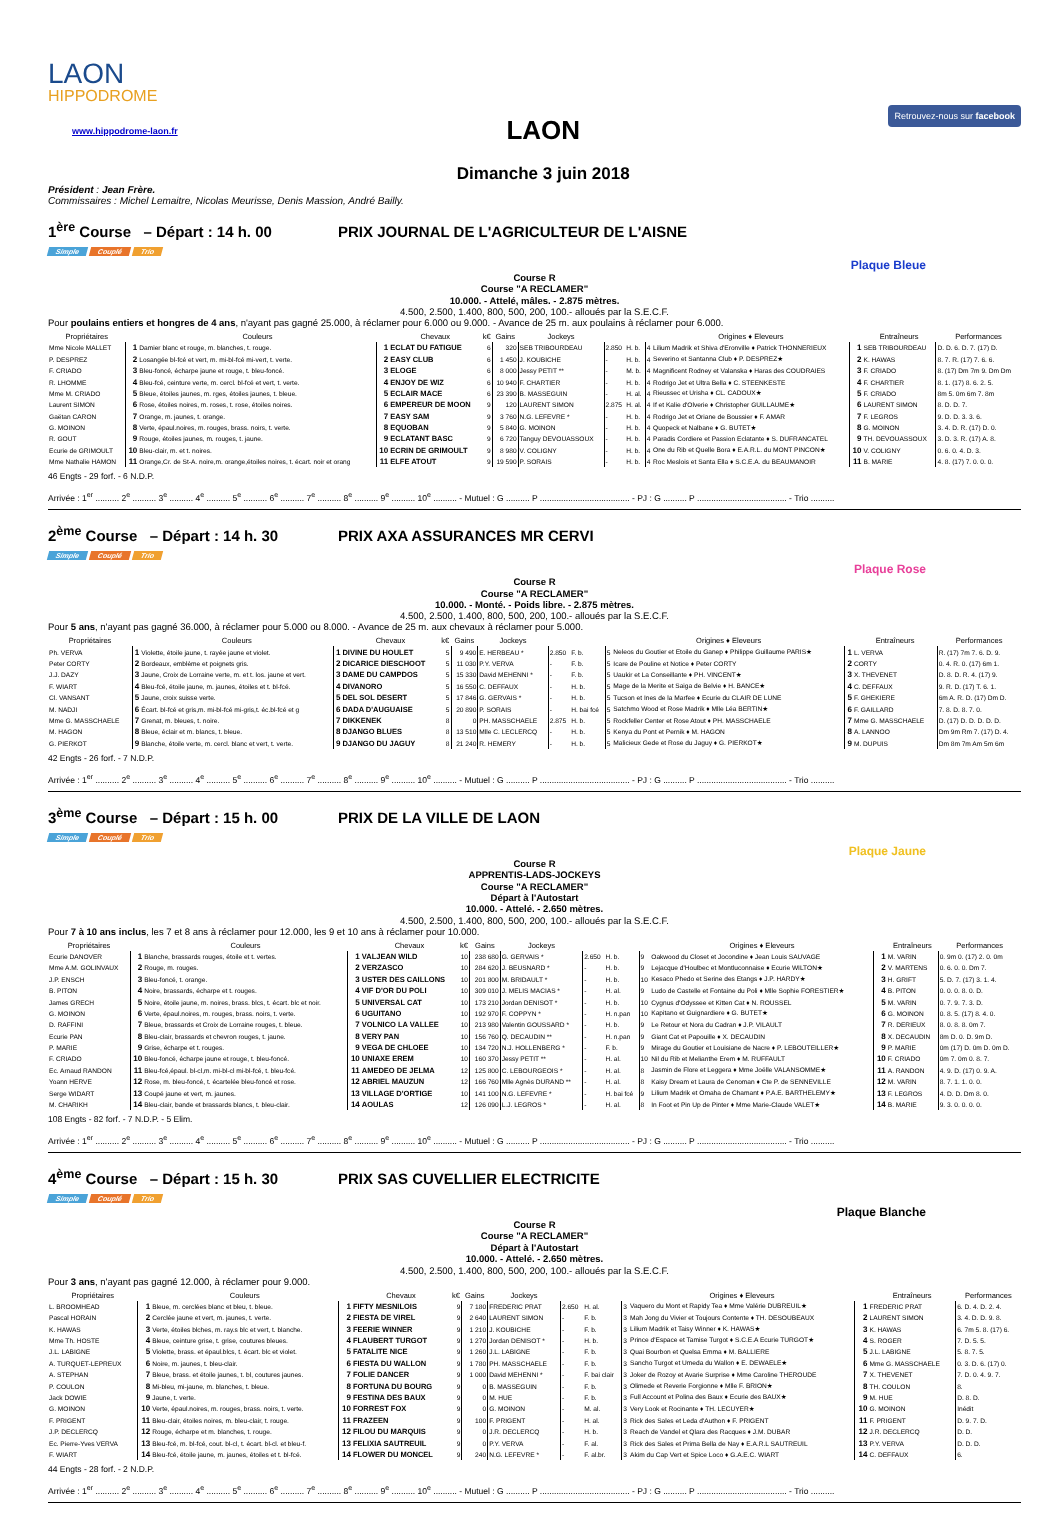LAON
HIPPODROME
www.hippodrome-laon.fr
LAON
Dimanche 3 juin 2018
Retrouvez-nous sur facebook
Président : Jean Frère.
Commissaires : Michel Lemaitre, Nicolas Meurisse, Denis Massion, André Bailly.
1<sup>ère</sup> Course – Départ : 14 h. 00
PRIX JOURNAL DE L'AGRICULTEUR DE L'AISNE
Simple Couplé Trio
Plaque Bleue
Course R
Course "A RECLAMER"
10.000. - Attelé, mâles. - 2.875 mètres.
4.500, 2.500, 1.400, 800, 500, 200, 100.- alloués par la S.E.C.F.
Pour poulains entiers et hongres de 4 ans, n'ayant pas gagné 25.000, à réclamer pour 6.000 ou 9.000. - Avance de 25 m. aux poulains à réclamer pour 6.000.
| Propriétaires | | Couleurs | | Chevaux | k€ | Gains | Jockeys | | | | Origines ♦ Eleveurs | | Entraîneurs | Performances |
| --- | --- | --- | --- | --- | --- | --- | --- | --- | --- | --- | --- | --- | --- | --- |
| Mme Nicole MALLET | 1 | Damier blanc et rouge, m. blanches, t. rouge. | 1 | ECLAT DU FATIGUE | 6 | 320 | SEB TRIBOURDEAU | 2.850 | H. b. | 4 | Lilium Madrik et Shiva d'Eronville ♦ Patrick THONNERIEUX | 1 | SEB TRIBOURDEAU | D. D. 6. D. 7. (17) D. |
| P. DESPREZ | 2 | Losangée bl-fcé et vert, m. mi-bl-fcé mi-vert, t. verte. | 2 | EASY CLUB | 6 | 1 450 | J. KOUBICHE | - | H. b. | 4 | Severino et Santanna Club ♦ P. DESPREZ★ | 2 | K. HAWAS | 8. 7. R. (17) 7. 6. 6. |
| F. CRIADO | 3 | Bleu-foncé, écharpe jaune et rouge, t. bleu-foncé. | 3 | ELOGE | 6 | 8 000 | Jessy PETIT ** | - | M. b. | 4 | Magnificent Rodney et Valanska ♦ Haras des COUDRAIES | 3 | F. CRIADO | 8. (17) Dm 7m 9. Dm Dm |
| R. LHOMME | 4 | Bleu-fcé, ceinture verte, m. cercl. bl-fcé et vert, t. verte. | 4 | ENJOY DE WIZ | 6 | 10 940 | F. CHARTIER | - | H. b. | 4 | Rodrigo Jet et Ultra Bella ♦ C. STEENKESTE | 4 | F. CHARTIER | 8. 1. (17) 8. 6. 2. 5. |
| Mme M. CRIADO | 5 | Bleue, étoiles jaunes, m. rges, étoiles jaunes, t. bleue. | 5 | ECLAIR MACE | 6 | 23 390 | B. MASSEGUIN | - | H. al. | 4 | Rieussec et Urisha ♦ CL. CADOUX★ | 5 | F. CRIADO | 8m 5. 0m 6m 7. 8m |
| Laurent SIMON | 6 | Rose, étoiles noires, m. roses, t. rose, étoiles noires. | 6 | EMPEREUR DE MOON | 9 | 120 | LAURENT SIMON | 2.875 | H. al. | 4 | If et Kalie d'Olverie ♦ Christopher GUILLAUME★ | 6 | LAURENT SIMON | 8. D. D. 7. |
| Gaëtan CARON | 7 | Orange, m. jaunes, t. orange. | 7 | EASY SAM | 9 | 3 760 | N.G. LEFEVRE * | - | H. b. | 4 | Rodrigo Jet et Oriane de Boussier ♦ F. AMAR | 7 | F. LEGROS | 9. D. D. 3. 3. 6. |
| G. MOINON | 8 | Verte, épaul.noires, m. rouges, brass. noirs, t. verte. | 8 | EQUOBAN | 9 | 5 840 | G. MOINON | - | H. b. | 4 | Quopeck et Nalbane ♦ G. BUTET★ | 8 | G. MOINON | 3. 4. D. R. (17) D. 0. |
| R. GOUT | 9 | Rouge, étoiles jaunes, m. rouges, t. jaune. | 9 | ECLATANT BASC | 9 | 6 720 | Tanguy DEVOUASSOUX | - | H. b. | 4 | Paradis Cordiere et Passion Eclatante ♦ S. DUFRANCATEL | 9 | TH. DEVOUASSOUX | 3. D. 3. R. (17) A. 8. |
| Ecurie de GRIMOULT | 10 | Bleu-clair, m. et t. noires. | 10 | ECRIN DE GRIMOULT | 9 | 8 980 | V. COLIGNY | - | H. b. | 4 | One du Rib et Quelle Bora ♦ E.A.R.L. du MONT PINCON★ | 10 | V. COLIGNY | 0. 6. 0. 4. D. 3. |
| Mme Nathalie HAMON | 11 | Orange,Cr. de St-A. noire,m. orange,étoiles noires, t. écart. noir et orang | 11 | ELFE ATOUT | 9 | 19 590 | P. SORAIS | - | H. b. | 4 | Roc Meslois et Santa Ella ♦ S.C.E.A. du BEAUMANOIR | 11 | B. MARIE | 4. 8. (17) 7. 0. 0. 0. |
46 Engts - 29 forf. - 6 N.D.P.
Arrivée : 1<sup>er</sup> .......... 2<sup>e</sup> .......... 3<sup>e</sup> .......... 4<sup>e</sup> .......... 5<sup>e</sup> .......... 6<sup>e</sup> .......... 7<sup>e</sup> .......... 8<sup>e</sup> .......... 9<sup>e</sup> .......... 10<sup>e</sup> .......... - Mutuel : G .......... P ...................................... - PJ : G .......... P ...................................... - Trio ..........
2<sup>ème</sup> Course – Départ : 14 h. 30
PRIX AXA ASSURANCES MR CERVI
Simple Couplé Trio
Plaque Rose
Course R
Course "A RECLAMER"
10.000. - Monté. - Poids libre. - 2.875 mètres.
4.500, 2.500, 1.400, 800, 500, 200, 100.- alloués par la S.E.C.F.
Pour 5 ans, n'ayant pas gagné 36.000, à réclamer pour 5.000 ou 8.000. - Avance de 25 m. aux chevaux à réclamer pour 5.000.
| Propriétaires | | Couleurs | | Chevaux | k€ | Gains | Jockeys | | | | Origines ♦ Eleveurs | | Entraîneurs | Performances |
| --- | --- | --- | --- | --- | --- | --- | --- | --- | --- | --- | --- | --- | --- | --- |
| Ph. VERVA | 1 | Violette, étoile jaune, t. rayée jaune et violet. | 1 | DIVINE DU HOULET | 5 | 9 490 | E. HERBEAU * | 2.850 | F. b. | 5 | Neleos du Goutier et Etoile du Ganep ♦ Philippe Guillaume PARIS★ | 1 | L. VERVA | R. (17) 7m 7. 6. D. 9. |
| Peter CORTY | 2 | Bordeaux, emblème et poignets gris. | 2 | DICARICE DIESCHOOT | 5 | 11 030 | P.Y. VERVA | - | F. b. | 5 | Icare de Pouline et Notice ♦ Peter CORTY | 2 | CORTY | 0. 4. R. 0. (17) 6m 1. |
| J.J. DAZY | 3 | Jaune, Croix de Lorraine verte, m. et t. los. jaune et vert. | 3 | DAME DU CAMPDOS | 5 | 15 330 | David MEHENNI * | - | F. b. | 5 | Uaukir et La Conseillante ♦ PH. VINCENT★ | 3 | X. THEVENET | D. 8. D. R. 4. (17) 9. |
| F. WIART | 4 | Bleu-fcé, étoile jaune, m. jaunes, étoiles et t. bl-fcé. | 4 | DIVANORO | 5 | 16 550 | C. DEFFAUX | - | H. b. | 5 | Mage de la Merite et Saiga de Belvie ♦ H. BANCE★ | 4 | C. DEFFAUX | 9. R. D. (17) T. 6. 1. |
| Cl. VANSANT | 5 | Jaune, croix suisse verte. | 5 | DEL SOL DESERT | 5 | 17 846 | G. GERVAIS * | - | H. b. | 5 | Tucson et Ines de la Marfee ♦ Ecurie du CLAIR DE LUNE | 5 | F. GHEKIERE | 6m A. R. D. (17) Dm D. |
| M. NADJI | 6 | Écart. bl-fcé et gris,m. mi-bl-fcé mi-gris,t. éc.bl-fcé et g | 6 | DADA D'AUGUAISE | 5 | 20 890 | P. SORAIS | - | H. bai fcé | 5 | Satchmo Wood et Rose Madrik ♦ Mlle Léa BERTIN★ | 6 | F. GAILLARD | 7. 8. D. 8. 7. 0. |
| Mme G. MASSCHAELE | 7 | Grenat, m. bleues, t. noire. | 7 | DIKKENEK | 8 | 0 | PH. MASSCHAELE | 2.875 | H. b. | 5 | Rockfeller Center et Rose Atout ♦ PH. MASSCHAELE | 7 | Mme G. MASSCHAELE | D. (17) D. D. D. D. D. |
| M. HAGON | 8 | Bleue, éclair et m. blancs, t. bleue. | 8 | DJANGO BLUES | 8 | 13 510 | Mlle C. LECLERCQ | - | H. b. | 5 | Kenya du Pont et Pernik ♦ M. HAGON | 8 | A. LANNOO | Dm 9m Rm 7. (17) D. 4. |
| G. PIERKOT | 9 | Blanche, étoile verte, m. cercl. blanc et vert, t. verte. | 9 | DJANGO DU JAGUY | 8 | 21 240 | R. HEMERY | - | H. b. | 5 | Malicieux Gede et Rose du Jaguy ♦ G. PIERKOT★ | 9 | M. DUPUIS | Dm 8m 7m Am 5m 6m |
42 Engts - 26 forf. - 7 N.D.P.
Arrivée : 1<sup>er</sup> .......... 2<sup>e</sup> .......... 3<sup>e</sup> .......... 4<sup>e</sup> .......... 5<sup>e</sup> .......... 6<sup>e</sup> .......... 7<sup>e</sup> .......... 8<sup>e</sup> .......... 9<sup>e</sup> .......... 10<sup>e</sup> .......... - Mutuel : G .......... P ...................................... - PJ : G .......... P ...................................... - Trio ..........
3<sup>ème</sup> Course – Départ : 15 h. 00
PRIX DE LA VILLE DE LAON
Simple Couplé Trio
Plaque Jaune
Course R
APPRENTIS-LADS-JOCKEYS
Course "A RECLAMER"
Départ à l'Autostart
10.000. - Attelé. - 2.650 mètres.
4.500, 2.500, 1.400, 800, 500, 200, 100.- alloués par la S.E.C.F.
Pour 7 à 10 ans inclus, les 7 et 8 ans à réclamer pour 12.000, les 9 et 10 ans à réclamer pour 10.000.
| Propriétaires | | Couleurs | | Chevaux | k€ | Gains | Jockeys | | | | Origines ♦ Eleveurs | | Entraîneurs | Performances |
| --- | --- | --- | --- | --- | --- | --- | --- | --- | --- | --- | --- | --- | --- | --- |
| Ecurie DANOVER | 1 | Blanche, brassards rouges, étoile et t. vertes. | 1 | VALJEAN WILD | 10 | 238 680 | G. GERVAIS * | 2.650 | H. b. | 9 | Oakwood du Closet et Jocondine ♦ Jean Louis SAUVAGE | 1 | M. VARIN | 0. 9m 0. (17) 2. 0. 0m |
| Mme A.M. GOLINVAUX | 2 | Rouge, m. rouges. | 2 | VERZASCO | 10 | 284 620 | J. BEUSNARD * | - | H. b. | 9 | Lejacque d'Houlbec et Montluconnaise ♦ Ecurie WILTON★ | 2 | V. MARTENS | 0. 6. 0. 0. Dm 7. |
| J.P. ENSCH | 3 | Bleu-foncé, t. orange. | 3 | USTER DES CAILLONS | 10 | 201 800 | M. BRIDAULT * | - | H. b. | 10 | Kesaco Phedo et Serine des Etangs ♦ J.P. HARDY★ | 3 | H. GRIFT | 5. D. 7. (17) 3. 1. 4. |
| B. PITON | 4 | Noire, brassards, écharpe et t. rouges. | 4 | VIF D'OR DU POLI | 10 | 309 010 | J. MELIS MACIAS * | - | H. al. | 9 | Ludo de Castelle et Fontaine du Poli ♦ Mlle Sophie FORESTIER★ | 4 | B. PITON | 0. 0. 0. 8. 0. D. |
| James GRECH | 5 | Noire, étoile jaune, m. noires, brass. blcs, t. écart. blc et noir. | 5 | UNIVERSAL CAT | 10 | 173 210 | Jordan DENISOT * | - | H. b. | 10 | Cygnus d'Odyssee et Kitten Cat ♦ N. ROUSSEL | 5 | M. VARIN | 0. 7. 9. 7. 3. D. |
| G. MOINON | 6 | Verte, épaul.noires, m. rouges, brass. noirs, t. verte. | 6 | UGUITANO | 10 | 192 970 | F. COPPYN * | - | H. n.pan | 10 | Kapitano et Guignardiere ♦ G. BUTET★ | 6 | G. MOINON | 0. 8. 5. (17) 8. 4. 0. |
| D. RAFFINI | 7 | Bleue, brassards et Croix de Lorraine rouges, t. bleue. | 7 | VOLNICO LA VALLEE | 10 | 213 980 | Valentin GOUSSARD * | - | H. b. | 9 | Le Retour et Nora du Cadran ♦ J.P. VILAULT | 7 | R. DERIEUX | 8. 0. 8. 8. 0m 7. |
| Ecurie PAN | 8 | Bleu-clair, brassards et chevron rouges, t. jaune. | 8 | VERY PAN | 10 | 156 760 | Q. DECAUDIN ** | - | H. n.pan | 9 | Giant Cat et Papouille ♦ X. DECAUDIN | 8 | X. DECAUDIN | 8m D. 0. D. 9m D. |
| P. MARIE | 9 | Grise, écharpe et t. rouges. | 9 | VEGA DE CHLOEE | 10 | 134 720 | N.J. HOLLENBERG * | - | F. b. | 9 | Mirage du Goutier et Louisiane de Nacre ♦ P. LEBOUTEILLER★ | 9 | P. MARIE | 0m (17) D. 0m D. 0m D. |
| F. CRIADO | 10 | Bleu-foncé, écharpe jaune et rouge, t. bleu-foncé. | 10 | UNIAXE EREM | 10 | 160 370 | Jessy PETIT ** | - | H. al. | 10 | Nil du Rib et Melianthe Erem ♦ M. RUFFAULT | 10 | F. CRIADO | 0m 7. 0m 0. 8. 7. |
| Ec. Arnaud RANDON | 11 | Bleu-fcé,épaul. bl-cl,m. mi-bl-cl mi-bl-fcé, t. bleu-fcé. | 11 | AMEDEO DE JELMA | 12 | 125 800 | C. LEBOURGEOIS * | - | H. al. | 8 | Jasmin de Flore et Leggera ♦ Mme Joëlle VALANSOMME★ | 11 | A. RANDON | 4. 9. D. (17) 0. 9. A. |
| Yoann HERVE | 12 | Rose, m. bleu-foncé, t. écartelée bleu-foncé et rose. | 12 | ABRIEL MAUZUN | 12 | 166 760 | Mlle Agnès DURAND ** | - | H. al. | 8 | Kaisy Dream et Laura de Cenoman ♦ Cte P. de SENNEVILLE | 12 | M. VARIN | 8. 7. 1. 1. 0. 0. |
| Serge WIDART | 13 | Coupé jaune et vert, m. jaunes. | 13 | VILLAGE D'ORTIGE | 10 | 141 100 | N.G. LEFEVRE * | - | H. bai fcé | 9 | Lilium Madrik et Omaha de Chamant ♦ P.A.E. BARTHELEMY★ | 13 | F. LEGROS | 4. D. D. Dm 8. 0. |
| M. CHARIKH | 14 | Bleu-clair, bande et brassards blancs, t. bleu-clair. | 14 | AOULAS | 12 | 126 090 | L.J. LEGROS * | - | H. al. | 8 | In Foot et Pin Up de Pinter ♦ Mme Marie-Claude VALET★ | 14 | B. MARIE | 9. 3. 0. 0. 0. 0. |
108 Engts - 82 forf. - 7 N.D.P. - 5 Elim.
Arrivée : 1<sup>er</sup> .......... 2<sup>e</sup> .......... 3<sup>e</sup> .......... 4<sup>e</sup> .......... 5<sup>e</sup> .......... 6<sup>e</sup> .......... 7<sup>e</sup> .......... 8<sup>e</sup> .......... 9<sup>e</sup> .......... 10<sup>e</sup> .......... - Mutuel : G .......... P ...................................... - PJ : G .......... P ...................................... - Trio ..........
4<sup>ème</sup> Course – Départ : 15 h. 30
PRIX SAS CUVELLIER ELECTRICITE
Simple Couplé Trio
Plaque Blanche
Course R
Course "A RECLAMER"
Départ à l'Autostart
10.000. - Attelé. - 2.650 mètres.
4.500, 2.500, 1.400, 800, 500, 200, 100.- alloués par la S.E.C.F.
Pour 3 ans, n'ayant pas gagné 12.000, à réclamer pour 9.000.
| Propriétaires | | Couleurs | | Chevaux | k€ | Gains | Jockeys | | | | Origines ♦ Eleveurs | | Entraîneurs | Performances |
| --- | --- | --- | --- | --- | --- | --- | --- | --- | --- | --- | --- | --- | --- | --- |
| L. BROOMHEAD | 1 | Bleue, m. cerclées blanc et bleu, t. bleue. | 1 | FIFTY MESNILOIS | 9 | 7 180 | FREDERIC PRAT | 2.650 | H. al. | 3 | Vaquero du Mont et Rapidy Tea ♦ Mme Valérie DUBREUIL★ | 1 | FREDERIC PRAT | 6. D. 4. D. 2. 4. |
| Pascal HORAIN | 2 | Cerclée jaune et vert, m. jaunes, t. verte. | 2 | FIESTA DE VIREL | 9 | 2 640 | LAURENT SIMON | - | F. b. | 3 | Mah Jong du Vivier et Toujours Contente ♦ TH. DESOUBEAUX | 2 | LAURENT SIMON | 3. 4. D. D. 9. 8. |
| K. HAWAS | 3 | Verte, étoiles blches, m. ray.s blc et vert, t. blanche. | 3 | FEERIE WINNER | 9 | 1 210 | J. KOUBICHE | - | F. b. | 3 | Lilium Madrik et Taisy Winner ♦ K. HAWAS★ | 3 | K. HAWAS | 6. 7m 5. 8. (17) 6. |
| Mme Th. HOSTE | 4 | Bleue, ceinture grise, t. grise, coutures bleues. | 4 | FLAUBERT TURGOT | 9 | 1 270 | Jordan DENISOT * | - | H. b. | 3 | Prince d'Espace et Tamise Turgot ♦ S.C.E.A Ecurie TURGOT★ | 4 | S. ROGER | 7. D. 5. 5. |
| J.L. LABIGNE | 5 | Violette, brass. et épaul.blcs, t. écart. blc et violet. | 5 | FATALITE NICE | 9 | 1 260 | J.L. LABIGNE | - | F. b. | 3 | Quai Bourbon et Quelsa Emma ♦ M. BALLIERE | 5 | J.L. LABIGNE | 5. 8. 7. 5. |
| A. TURQUET-LEPREUX | 6 | Noire, m. jaunes, t. bleu-clair. | 6 | FIESTA DU WALLON | 9 | 1 780 | PH. MASSCHAELE | - | F. b. | 3 | Sancho Turgot et Umeda du Wallon ♦ E. DEWAELE★ | 6 | Mme G. MASSCHAELE | 0. 3. D. 6. (17) 0. |
| A. STEPHAN | 7 | Bleue, brass. et étoile jaunes, t. bl, coutures jaunes. | 7 | FOLIE DANCER | 9 | 1 000 | David MEHENNI * | - | F. bai clair | 3 | Joker de Rozoy et Avarie Surprise ♦ Mme Caroline THEROUDE | 7 | X. THEVENET | 7. D. 0. 4. 9. 7. |
| P. COULON | 8 | Mi-bleu, mi-jaune, m. blanches, t. bleue. | 8 | FORTUNA DU BOURG | 9 | 0 | B. MASSEGUIN | - | F. b. | 3 | Olimede et Reverie Forgionne ♦ Mlle F. BRION★ | 8 | TH. COULON | 8. |
| Jack DOWIE | 9 | Jaune, t. verte. | 9 | FESTINA DES BAUX | 9 | 0 | M. HUE | - | F. b. | 3 | Full Account et Polina des Baux ♦ Ecurie des BAUX★ | 9 | M. HUE | D. 8. D. |
| G. MOINON | 10 | Verte, épaul.noires, m. rouges, brass. noirs, t. verte. | 10 | FORREST FOX | 9 | 0 | G. MOINON | - | M. al. | 3 | Very Look et Rocinante ♦ TH. LECUYER★ | 10 | G. MOINON | Inédit |
| F. PRIGENT | 11 | Bleu-clair, étoiles noires, m. bleu-clair, t. rouge. | 11 | FRAZEEN | 9 | 100 | F. PRIGENT | - | H. al. | 3 | Rick des Sales et Leda d'Authon ♦ F. PRIGENT | 11 | F. PRIGENT | D. 9. 7. D. |
| J.P. DECLERCQ | 12 | Rouge, écharpe et m. blanches, t. rouge. | 12 | FILOU DU MARQUIS | 9 | 0 | J.R. DECLERCQ | - | H. b. | 3 | Reach de Vandel et Qlara des Racques ♦ J.M. DUBAR | 12 | J.R. DECLERCQ | D. D. |
| Ec. Pierre-Yves VERVA | 13 | Bleu-fcé, m. bl-fcé, cout. bl-cl, t. écart. bl-cl. et bleu-f. | 13 | FELIXIA SAUTREUIL | 9 | 0 | P.Y. VERVA | - | F. al. | 3 | Rick des Sales et Prima Bella de Nay ♦ E.A.R.L SAUTREUIL | 13 | P.Y. VERVA | D. D. D. |
| F. WIART | 14 | Bleu-fcé, étoile jaune, m. jaunes, étoiles et t. bl-fcé. | 14 | FLOWER DU MONCEL | 9 | 240 | N.G. LEFEVRE * | - | F. al.br. | 3 | Akim du Cap Vert et Spice Loco ♦ G.A.E.C. WIART | 14 | C. DEFFAUX | 6. |
44 Engts - 28 forf. - 2 N.D.P.
Arrivée : 1<sup>er</sup> .......... 2<sup>e</sup> .......... 3<sup>e</sup> .......... 4<sup>e</sup> .......... 5<sup>e</sup> .......... 6<sup>e</sup> .......... 7<sup>e</sup> .......... 8<sup>e</sup> .......... 9<sup>e</sup> .......... 10<sup>e</sup> .......... - Mutuel : G .......... P ...................................... - PJ : G .......... P ...................................... - Trio ..........